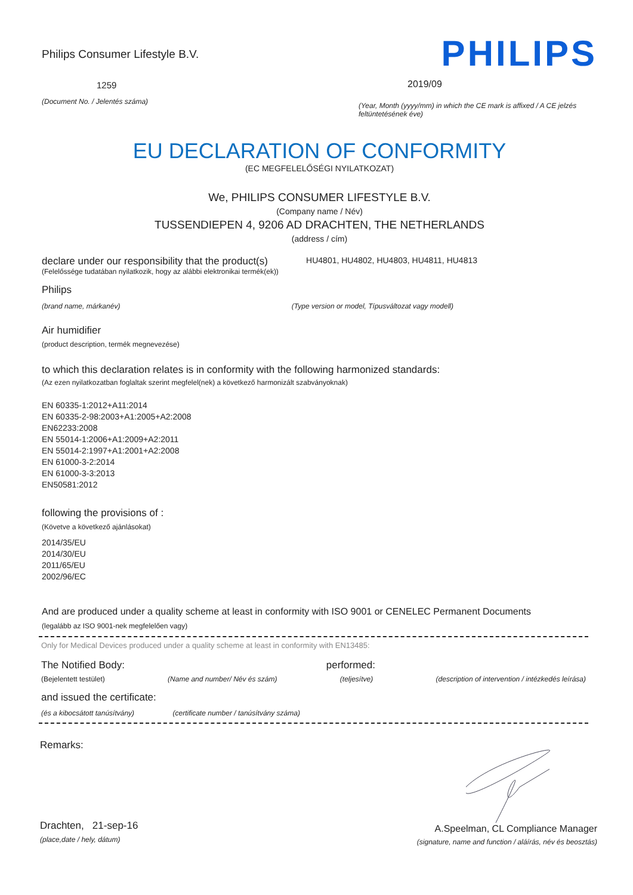Philips Consumer Lifestyle B.V.
1259
(Document No. / Jelentés száma)
PHILIPS
2019/09
(Year, Month (yyyy/mm) in which the CE mark is affixed / A CE jelzés feltüntetésének éve)
EU DECLARATION OF CONFORMITY
(EC MEGFELELŐSÉGI NYILATKOZAT)
We, PHILIPS CONSUMER LIFESTYLE B.V.
(Company name / Név)
TUSSENDIEPEN 4, 9206 AD DRACHTEN, THE NETHERLANDS
(address / cím)
declare under our responsibility that the product(s)
HU4801, HU4802, HU4803, HU4811, HU4813
(Felelőssége tudatában nyilatkozik, hogy az alábbi elektronikai termék(ek))
Philips
(brand name, márkanév) (Type version or model, Típusváltozat vagy modell)
Air humidifier
(product description, termék megnevezése)
to which this declaration relates is in conformity with the following harmonized standards:
(Az ezen nyilatkozatban foglaltak szerint megfelel(nek) a következő harmonizált szabványoknak)
EN 60335-1:2012+A11:2014
EN 60335-2-98:2003+A1:2005+A2:2008
EN62233:2008
EN 55014-1:2006+A1:2009+A2:2011
EN 55014-2:1997+A1:2001+A2:2008
EN 61000-3-2:2014
EN 61000-3-3:2013
EN50581:2012
following the provisions of :
(Követve a következő ajánlásokat)
2014/35/EU
2014/30/EU
2011/65/EU
2002/96/EC
And are produced under a quality scheme at least in conformity with ISO 9001 or CENELEC Permanent Documents
(legalább az ISO 9001-nek megfelelően vagy)
Only for Medical Devices produced under a quality scheme at least in conformity with EN13485:
The Notified Body: performed:
(Bejelentett testület) (Name and number/ Név és szám) (teljesítve) (description of intervention / intézkedés leírása)
and issued the certificate:
(és a kibocsátott tanúsítvány) (certificate number / tanúsítvány száma)
Remarks:
Drachten, 21-sep-16
(place,date / hely, dátum)
A.Speelman, CL Compliance Manager
(signature, name and function / aláírás, név és beosztás)